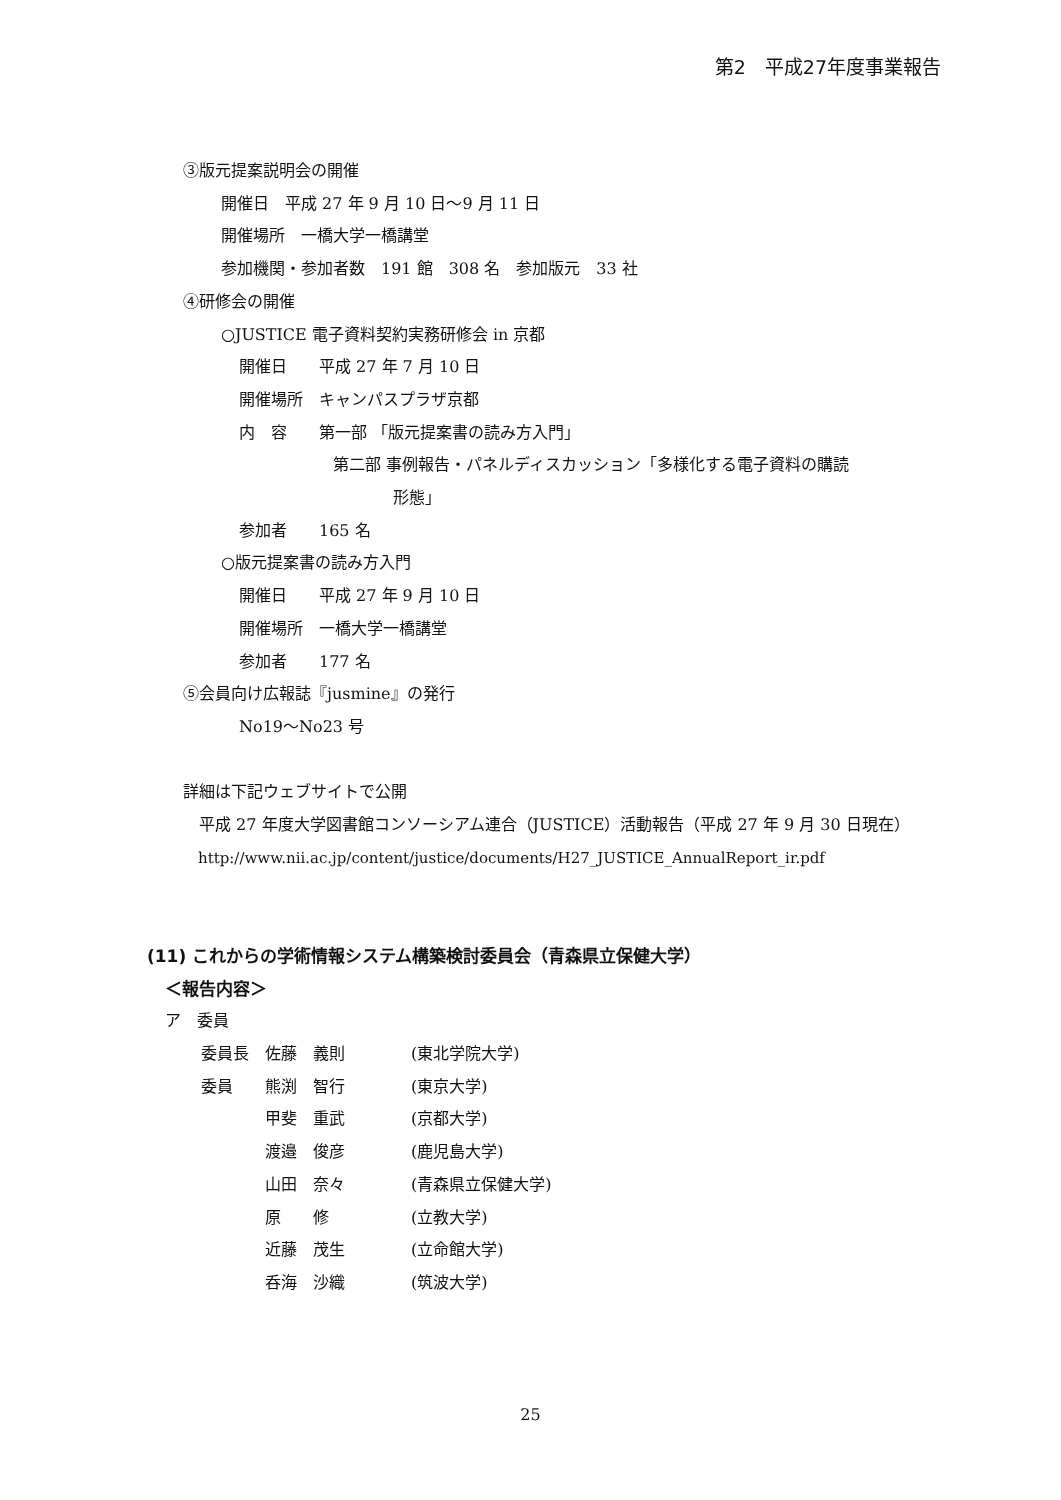第2　平成27年度事業報告
③版元提案説明会の開催
開催日　平成 27 年 9 月 10 日～9 月 11 日
開催場所　一橋大学一橋講堂
参加機関・参加者数　191 館　308 名　参加版元　33 社
④研修会の開催
○JUSTICE 電子資料契約実務研修会 in 京都
開催日　　平成 27 年 7 月 10 日
開催場所　キャンパスプラザ京都
内　容　　第一部 「版元提案書の読み方入門」
第二部 事例報告・パネルディスカッション「多様化する電子資料の購読
形態」
参加者　　165 名
○版元提案書の読み方入門
開催日　　平成 27 年 9 月 10 日
開催場所　一橋大学一橋講堂
参加者　　177 名
⑤会員向け広報誌『jusmine』の発行
No19～No23 号
詳細は下記ウェブサイトで公開
　平成 27 年度大学図書館コンソーシアム連合（JUSTICE）活動報告（平成 27 年 9 月 30 日現在）
　http://www.nii.ac.jp/content/justice/documents/H27_JUSTICE_AnnualReport_ir.pdf
(11) これからの学術情報システム構築検討委員会（青森県立保健大学）
＜報告内容＞
ア　委員
| 委員長 | 佐藤 義則 | (東北学院大学) |
| 委員 | 熊渕 智行 | (東京大学) |
| | 甲斐 重武 | (京都大学) |
| | 渡邉 俊彦 | (鹿児島大学) |
| | 山田 奈々 | (青森県立保健大学) |
| | 原 修 | (立教大学) |
| | 近藤 茂生 | (立命館大学) |
| | 呑海 沙織 | (筑波大学) |
25